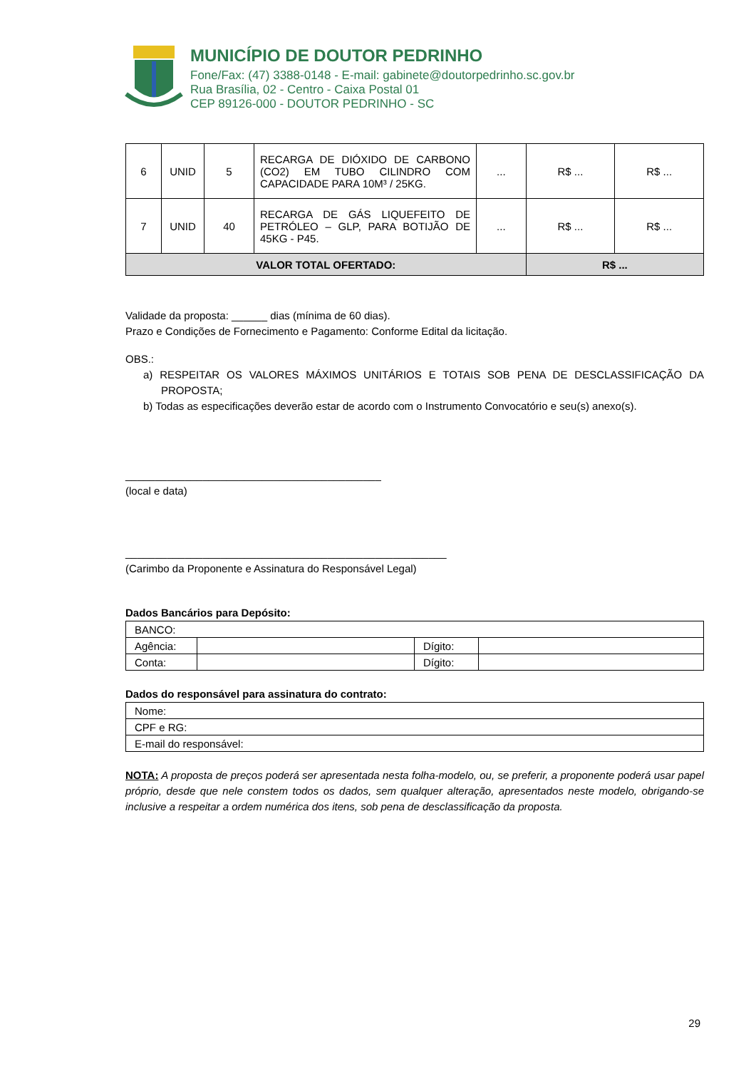MUNICÍPIO DE DOUTOR PEDRINHO
Fone/Fax: (47) 3388-0148 - E-mail: gabinete@doutorpedrinho.sc.gov.br
Rua Brasília, 02 - Centro - Caixa Postal 01
CEP 89126-000 - DOUTOR PEDRINHO - SC
| 6 | UNID | 5 | RECARGA DE DIÓXIDO DE CARBONO (CO2) EM TUBO CILINDRO COM CAPACIDADE PARA 10M³ / 25KG. | ... | R$ ... | R$ ... |
| 7 | UNID | 40 | RECARGA DE GÁS LIQUEFEITO DE PETRÓLEO – GLP, PARA BOTIJÃO DE 45KG - P45. | ... | R$ ... | R$ ... |
| VALOR TOTAL OFERTADO: | | | | | R$ ... | |
Validade da proposta: ______ dias (mínima de 60 dias).
Prazo e Condições de Fornecimento e Pagamento: Conforme Edital da licitação.
OBS.:
a) RESPEITAR OS VALORES MÁXIMOS UNITÁRIOS E TOTAIS SOB PENA DE DESCLASSIFICAÇÃO DA PROPOSTA;
b) Todas as especificações deverão estar de acordo com o Instrumento Convocatório e seu(s) anexo(s).
___________________________________________
(local e data)
______________________________________________________
(Carimbo da Proponente e Assinatura do Responsável Legal)
Dados Bancários para Depósito:
| BANCO: | | | |
| Agência: | | Dígito: | |
| Conta: | | Dígito: | |
Dados do responsável para assinatura do contrato:
| Nome: |
| CPF e RG: |
| E-mail do responsável: |
NOTA: A proposta de preços poderá ser apresentada nesta folha-modelo, ou, se preferir, a proponente poderá usar papel próprio, desde que nele constem todos os dados, sem qualquer alteração, apresentados neste modelo, obrigando-se inclusive a respeitar a ordem numérica dos itens, sob pena de desclassificação da proposta.
29